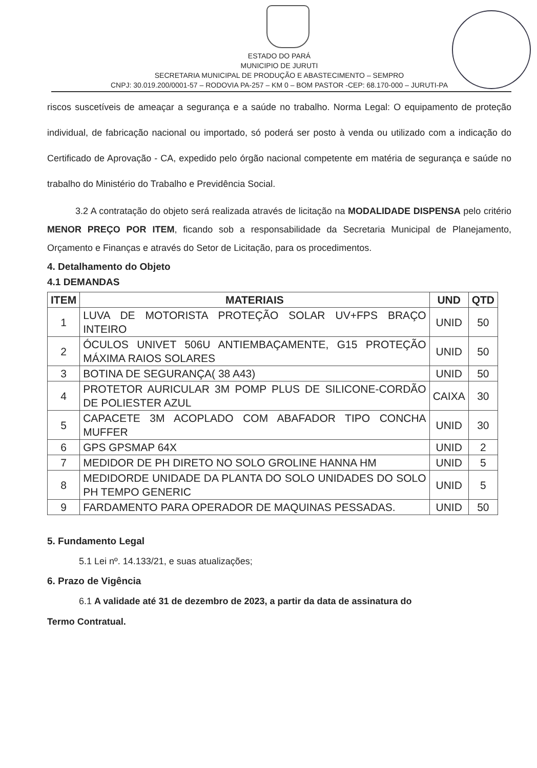ESTADO DO PARÁ
MUNICIPIO DE JURUTI
SECRETARIA MUNICIPAL DE PRODUÇÃO E ABASTECIMENTO – SEMPRO
CNPJ: 30.019.200/0001-57 – RODOVIA PA-257 – KM 0 – BOM PASTOR -CEP: 68.170-000 – JURUTI-PA
riscos suscetíveis de ameaçar a segurança e a saúde no trabalho. Norma Legal: O equipamento de proteção individual, de fabricação nacional ou importado, só poderá ser posto à venda ou utilizado com a indicação do Certificado de Aprovação - CA, expedido pelo órgão nacional competente em matéria de segurança e saúde no trabalho do Ministério do Trabalho e Previdência Social.
3.2 A contratação do objeto será realizada através de licitação na MODALIDADE DISPENSA pelo critério MENOR PREÇO POR ITEM, ficando sob a responsabilidade da Secretaria Municipal de Planejamento, Orçamento e Finanças e através do Setor de Licitação, para os procedimentos.
4. Detalhamento do Objeto
4.1 DEMANDAS
| ITEM | MATERIAIS | UND | QTD |
| --- | --- | --- | --- |
| 1 | LUVA DE MOTORISTA PROTEÇÃO SOLAR UV+FPS BRAÇO INTEIRO | UNID | 50 |
| 2 | ÓCULOS UNIVET 506U ANTIEMBAÇAMENTE, G15 PROTEÇÃO MÁXIMA RAIOS SOLARES | UNID | 50 |
| 3 | BOTINA DE SEGURANÇA( 38 A43) | UNID | 50 |
| 4 | PROTETOR AURICULAR 3M POMP PLUS DE SILICONE-CORDÃO DE POLIESTER AZUL | CAIXA | 30 |
| 5 | CAPACETE 3M ACOPLADO COM ABAFADOR TIPO CONCHA MUFFER | UNID | 30 |
| 6 | GPS GPSMAP 64X | UNID | 2 |
| 7 | MEDIDOR DE PH DIRETO NO SOLO GROLINE HANNA HM | UNID | 5 |
| 8 | MEDIDORDE UNIDADE DA PLANTA DO SOLO UNIDADES DO SOLO PH TEMPO GENERIC | UNID | 5 |
| 9 | FARDAMENTO PARA OPERADOR DE MAQUINAS PESSADAS. | UNID | 50 |
5. Fundamento Legal
5.1 Lei nº. 14.133/21, e suas atualizações;
6. Prazo de Vigência
6.1 A validade até 31 de dezembro de 2023, a partir da data de assinatura do
Termo Contratual.